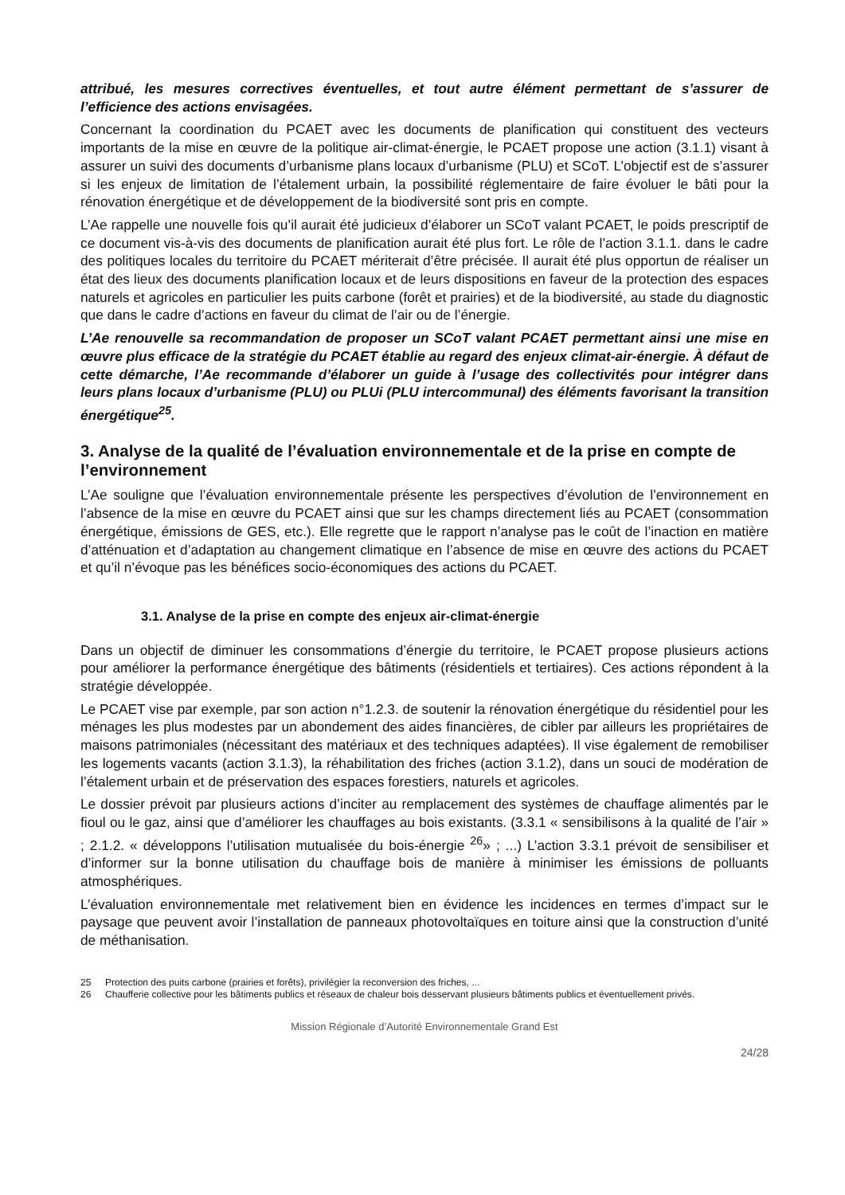attribué, les mesures correctives éventuelles, et tout autre élément permettant de s’assurer de l’efficience des actions envisagées.
Concernant la coordination du PCAET avec les documents de planification qui constituent des vecteurs importants de la mise en œuvre de la politique air-climat-énergie, le PCAET propose une action (3.1.1) visant à assurer un suivi des documents d’urbanisme plans locaux d’urbanisme (PLU) et SCoT. L’objectif est de s’assurer si les enjeux de limitation de l’étalement urbain, la possibilité réglementaire de faire évoluer le bâti pour la rénovation énergétique et de développement de la biodiversité sont pris en compte.
L’Ae rappelle une nouvelle fois qu’il aurait été judicieux d’élaborer un SCoT valant PCAET, le poids prescriptif de ce document vis-à-vis des documents de planification aurait été plus fort. Le rôle de l’action 3.1.1. dans le cadre des politiques locales du territoire du PCAET mériterait d’être précisée. Il aurait été plus opportun de réaliser un état des lieux des documents planification locaux et de leurs dispositions en faveur de la protection des espaces naturels et agricoles en particulier les puits carbone (forêt et prairies) et de la biodiversité, au stade du diagnostic que dans le cadre d’actions en faveur du climat de l’air ou de l’énergie.
L’Ae renouvelle sa recommandation de proposer un SCoT valant PCAET permettant ainsi une mise en œuvre plus efficace de la stratégie du PCAET établie au regard des enjeux climat-air-énergie. À défaut de cette démarche, l’Ae recommande d’élaborer un guide à l’usage des collectivités pour intégrer dans leurs plans locaux d’urbanisme (PLU) ou PLUi (PLU intercommunal) des éléments favorisant la transition énergétique<sup>25</sup>.
3. Analyse de la qualité de l’évaluation environnementale et de la prise en compte de l’environnement
L’Ae souligne que l’évaluation environnementale présente les perspectives d’évolution de l’environnement en l’absence de la mise en œuvre du PCAET ainsi que sur les champs directement liés au PCAET (consommation énergétique, émissions de GES, etc.). Elle regrette que le rapport n’analyse pas le coût de l’inaction en matière d’atténuation et d’adaptation au changement climatique en l’absence de mise en œuvre des actions du PCAET et qu’il n’évoque pas les bénéfices socio-économiques des actions du PCAET.
3.1. Analyse de la prise en compte des enjeux air-climat-énergie
Dans un objectif de diminuer les consommations d’énergie du territoire, le PCAET propose plusieurs actions pour améliorer la performance énergétique des bâtiments (résidentiels et tertiaires). Ces actions répondent à la stratégie développée.
Le PCAET vise par exemple, par son action n°1.2.3. de soutenir la rénovation énergétique du résidentiel pour les ménages les plus modestes par un abondement des aides financières, de cibler par ailleurs les propriétaires de maisons patrimoniales (nécessitant des matériaux et des techniques adaptées). Il vise également de remobiliser les logements vacants (action 3.1.3), la réhabilitation des friches (action 3.1.2), dans un souci de modération de l’étalement urbain et de préservation des espaces forestiers, naturels et agricoles.
Le dossier prévoit par plusieurs actions d’inciter au remplacement des systèmes de chauffage alimentés par le fioul ou le gaz, ainsi que d’améliorer les chauffages au bois existants. (3.3.1 « sensibilisons à la qualité de l’air » ; 2.1.2. « développons l’utilisation mutualisée du bois-énergie <sup>26</sup>» ; ...) L’action 3.3.1 prévoit de sensibiliser et d’informer sur la bonne utilisation du chauffage bois de manière à minimiser les émissions de polluants atmosphériques.
L’évaluation environnementale met relativement bien en évidence les incidences en termes d’impact sur le paysage que peuvent avoir l’installation de panneaux photovoltaïques en toiture ainsi que la construction d’unité de méthanisation.
25 Protection des puits carbone (prairies et forêts), privilégier la reconversion des friches, ...
26 Chaufferie collective pour les bâtiments publics et réseaux de chaleur bois desservant plusieurs bâtiments publics et éventuellement privés.
Mission Régionale d’Autorité Environnementale Grand Est
24/28